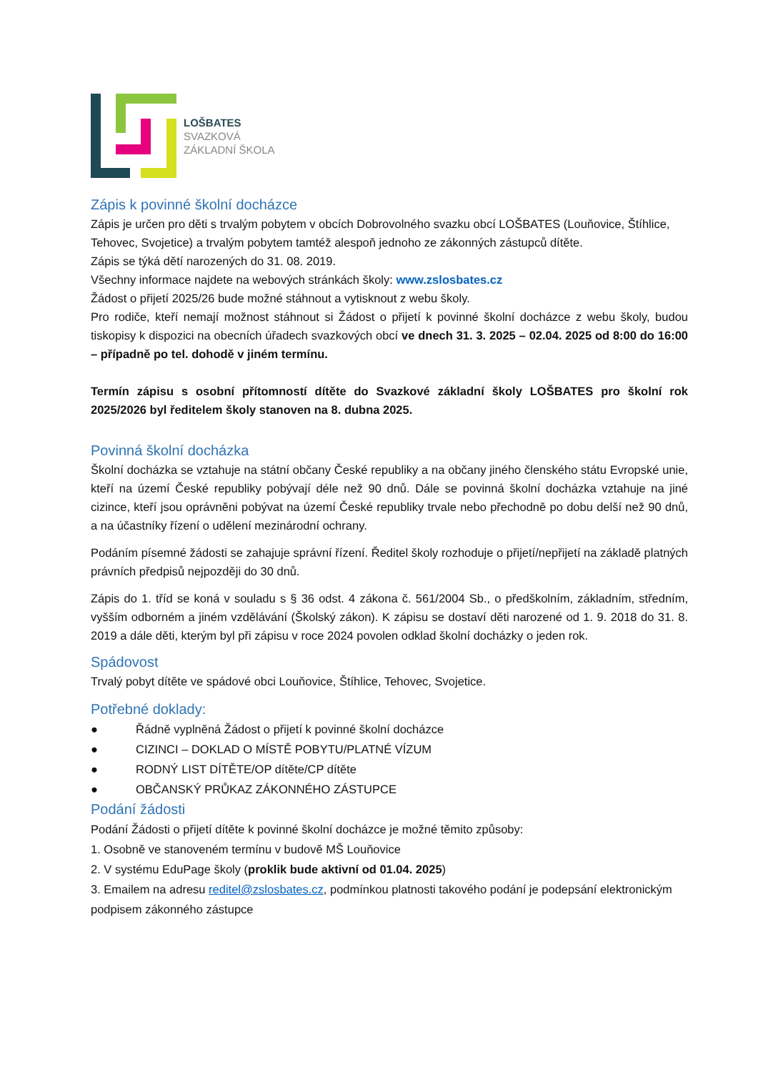LOŠBATES
SVAZKOVÁ
ZÁKLADNÍ ŠKOLA
Zápis k povinné školní docházce
Zápis je určen pro děti s trvalým pobytem v obcích Dobrovolného svazku obcí LOŠBATES (Louňovice, Štíhlice, Tehovec, Svojetice) a trvalým pobytem tamtéž alespoň jednoho ze zákonných zástupců dítěte.
Zápis se týká dětí narozených do 31. 08. 2019.
Všechny informace najdete na webových stránkách školy: www.zslosbates.cz
Žádost o přijetí 2025/26 bude možné stáhnout a vytisknout z webu školy.
Pro rodiče, kteří nemají možnost stáhnout si Žádost o přijetí k povinné školní docházce z webu školy, budou tiskopisy k dispozici na obecních úřadech svazkových obcí ve dnech 31. 3. 2025 – 02.04. 2025 od 8:00 do 16:00 – případně po tel. dohodě v jiném termínu.
Termín zápisu s osobní přítomností dítěte do Svazkové základní školy LOŠBATES pro školní rok 2025/2026 byl ředitelem školy stanoven na 8. dubna 2025.
Povinná školní docházka
Školní docházka se vztahuje na státní občany České republiky a na občany jiného členského státu Evropské unie, kteří na území České republiky pobývají déle než 90 dnů. Dále se povinná školní docházka vztahuje na jiné cizince, kteří jsou oprávněni pobývat na území České republiky trvale nebo přechodně po dobu delší než 90 dnů, a na účastníky řízení o udělení mezinárodní ochrany.
Podáním písemné žádosti se zahajuje správní řízení. Ředitel školy rozhoduje o přijetí/nepřijetí na základě platných právních předpisů nejpozději do 30 dnů.
Zápis do 1. tříd se koná v souladu s § 36 odst. 4 zákona č. 561/2004 Sb., o předškolním, základním, středním, vyšším odborném a jiném vzdělávání (Školský zákon). K zápisu se dostaví děti narozené od 1. 9. 2018 do 31. 8. 2019 a dále děti, kterým byl při zápisu v roce 2024 povolen odklad školní docházky o jeden rok.
Spádovost
Trvalý pobyt dítěte ve spádové obci Louňovice, Štíhlice, Tehovec, Svojetice.
Potřebné doklady:
● Řádně vyplněná Žádost o přijetí k povinné školní docházce
● CIZINCI – DOKLAD O MÍSTĚ POBYTU/PLATNÉ VÍZUM
● RODNÝ LIST DÍTĚTE/OP dítěte/CP dítěte
● OBČANSKÝ PRŮKAZ ZÁKONNÉHO ZÁSTUPCE
Podání žádosti
Podání Žádosti o přijetí dítěte k povinné školní docházce je možné těmito způsoby:
1. Osobně ve stanoveném termínu v budově MŠ Louňovice
2. V systému EduPage školy (proklik bude aktivní od 01.04. 2025)
3. Emailem na adresu reditel@zslosbates.cz, podmínkou platnosti takového podání je podepsání elektronickým podpisem zákonného zástupce